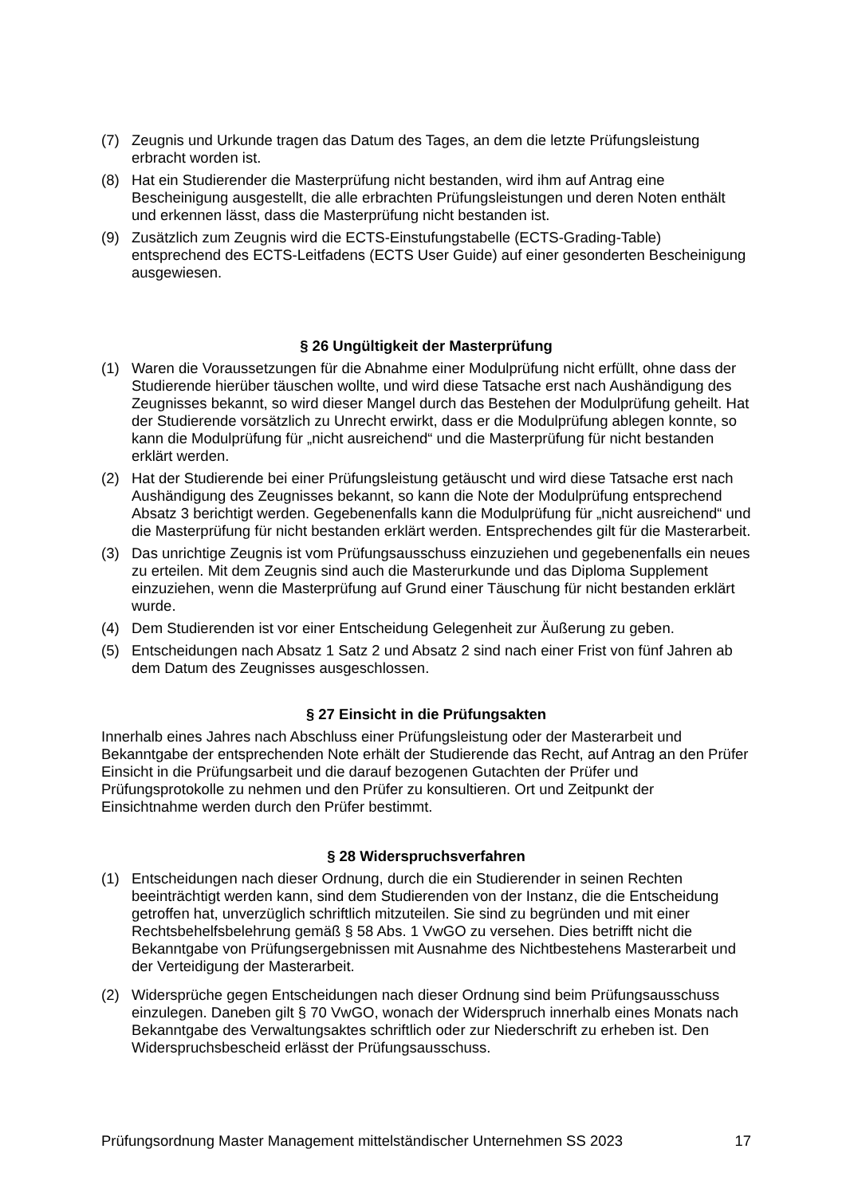(7) Zeugnis und Urkunde tragen das Datum des Tages, an dem die letzte Prüfungsleistung erbracht worden ist.
(8) Hat ein Studierender die Masterprüfung nicht bestanden, wird ihm auf Antrag eine Bescheinigung ausgestellt, die alle erbrachten Prüfungsleistungen und deren Noten enthält und erkennen lässt, dass die Masterprüfung nicht bestanden ist.
(9) Zusätzlich zum Zeugnis wird die ECTS-Einstufungstabelle (ECTS-Grading-Table) entsprechend des ECTS-Leitfadens (ECTS User Guide) auf einer gesonderten Bescheinigung ausgewiesen.
§ 26 Ungültigkeit der Masterprüfung
(1) Waren die Voraussetzungen für die Abnahme einer Modulprüfung nicht erfüllt, ohne dass der Studierende hierüber täuschen wollte, und wird diese Tatsache erst nach Aushändigung des Zeugnisses bekannt, so wird dieser Mangel durch das Bestehen der Modulprüfung geheilt. Hat der Studierende vorsätzlich zu Unrecht erwirkt, dass er die Modulprüfung ablegen konnte, so kann die Modulprüfung für „nicht ausreichend“ und die Masterprüfung für nicht bestanden erklärt werden.
(2) Hat der Studierende bei einer Prüfungsleistung getäuscht und wird diese Tatsache erst nach Aushändigung des Zeugnisses bekannt, so kann die Note der Modulprüfung entsprechend Absatz 3 berichtigt werden. Gegebenenfalls kann die Modulprüfung für „nicht ausreichend“ und die Masterprüfung für nicht bestanden erklärt werden. Entsprechendes gilt für die Masterarbeit.
(3) Das unrichtige Zeugnis ist vom Prüfungsausschuss einzuziehen und gegebenenfalls ein neues zu erteilen. Mit dem Zeugnis sind auch die Masterurkunde und das Diploma Supplement einzuziehen, wenn die Masterprüfung auf Grund einer Täuschung für nicht bestanden erklärt wurde.
(4) Dem Studierenden ist vor einer Entscheidung Gelegenheit zur Äußerung zu geben.
(5) Entscheidungen nach Absatz 1 Satz 2 und Absatz 2 sind nach einer Frist von fünf Jahren ab dem Datum des Zeugnisses ausgeschlossen.
§ 27 Einsicht in die Prüfungsakten
Innerhalb eines Jahres nach Abschluss einer Prüfungsleistung oder der Masterarbeit und Bekanntgabe der entsprechenden Note erhält der Studierende das Recht, auf Antrag an den Prüfer Einsicht in die Prüfungsarbeit und die darauf bezogenen Gutachten der Prüfer und Prüfungsprotokolle zu nehmen und den Prüfer zu konsultieren. Ort und Zeitpunkt der Einsichtnahme werden durch den Prüfer bestimmt.
§ 28 Widerspruchsverfahren
(1) Entscheidungen nach dieser Ordnung, durch die ein Studierender in seinen Rechten beeinträchtigt werden kann, sind dem Studierenden von der Instanz, die die Entscheidung getroffen hat, unverzüglich schriftlich mitzuteilen. Sie sind zu begründen und mit einer Rechtsbehelfsbelehrung gemäß § 58 Abs. 1 VwGO zu versehen. Dies betrifft nicht die Bekanntgabe von Prüfungsergebnissen mit Ausnahme des Nichtbestehens Masterarbeit und der Verteidigung der Masterarbeit.
(2) Widersprüche gegen Entscheidungen nach dieser Ordnung sind beim Prüfungsausschuss einzulegen. Daneben gilt § 70 VwGO, wonach der Widerspruch innerhalb eines Monats nach Bekanntgabe des Verwaltungsaktes schriftlich oder zur Niederschrift zu erheben ist. Den Widerspruchsbescheid erlässt der Prüfungsausschuss.
Prüfungsordnung Master Management mittelständischer Unternehmen SS 2023 17